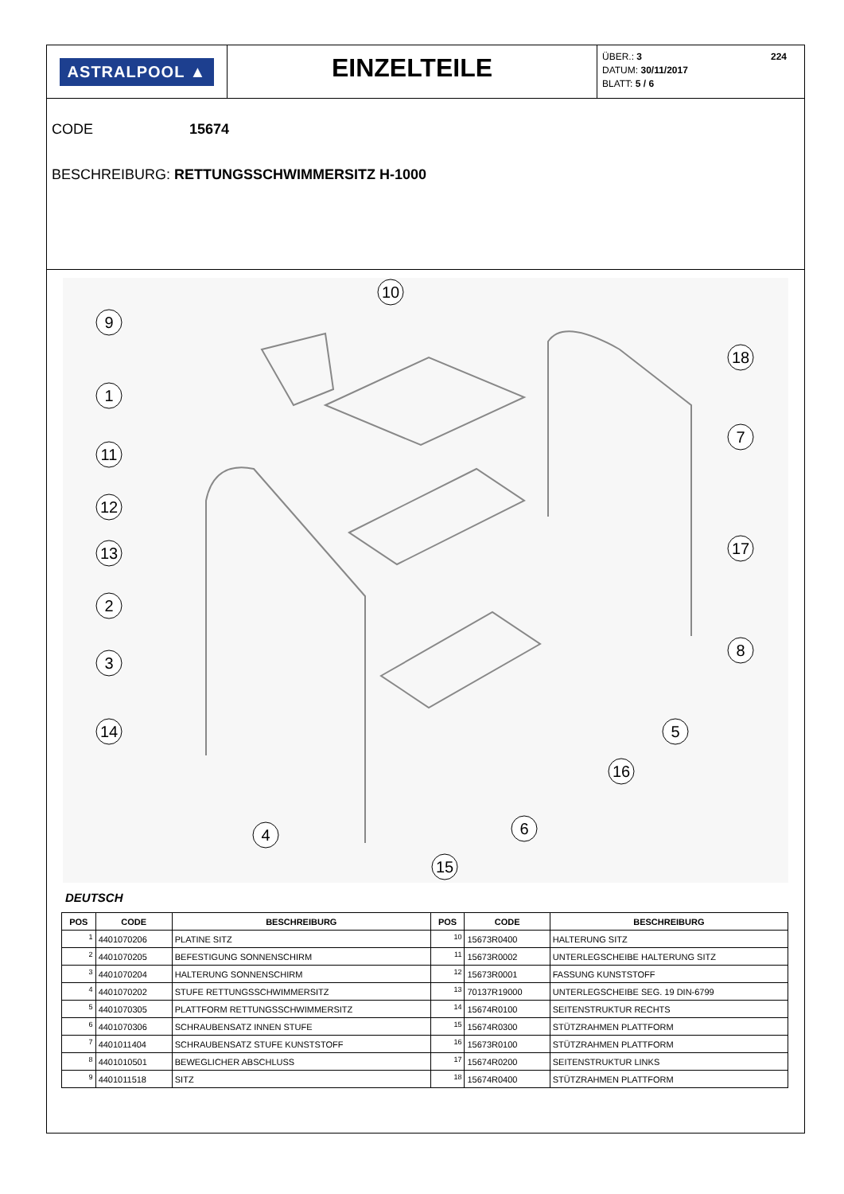ASTRALPOOL ▲
EINZELTEILE
ÜBER.: 3 224
DATUM: 30/11/2017
BLATT: 5 / 6
CODE 15674
BESCHREIBURG: RETTUNGSSCHWIMMERSITZ H-1000
9
10
1
11
12
13
2
3
14
18
7
17
8
5
16
6
4
15
DEUTSCH
| POS | CODE | BESCHREIBURG | POS | CODE | BESCHREIBURG |
| --- | --- | --- | --- | --- | --- |
| 1 | 4401070206 | PLATINE SITZ | 10 | 15673R0400 | HALTERUNG SITZ |
| 2 | 4401070205 | BEFESTIGUNG SONNENSCHIRM | 11 | 15673R0002 | UNTERLEGSCHEIBE HALTERUNG SITZ |
| 3 | 4401070204 | HALTERUNG SONNENSCHIRM | 12 | 15673R0001 | FASSUNG KUNSTSTOFF |
| 4 | 4401070202 | STUFE RETTUNGSSCHWIMMERSITZ | 13 | 70137R19000 | UNTERLEGSCHEIBE SEG. 19 DIN-6799 |
| 5 | 4401070305 | PLATTFORM RETTUNGSSCHWIMMERSITZ | 14 | 15674R0100 | SEITENSTRUKTUR RECHTS |
| 6 | 4401070306 | SCHRAUBENSATZ INNEN STUFE | 15 | 15674R0300 | STÜTZRAHMEN PLATTFORM |
| 7 | 4401011404 | SCHRAUBENSATZ STUFE KUNSTSTOFF | 16 | 15673R0100 | STÜTZRAHMEN PLATTFORM |
| 8 | 4401010501 | BEWEGLICHER ABSCHLUSS | 17 | 15674R0200 | SEITENSTRUKTUR LINKS |
| 9 | 4401011518 | SITZ | 18 | 15674R0400 | STÜTZRAHMEN PLATTFORM |